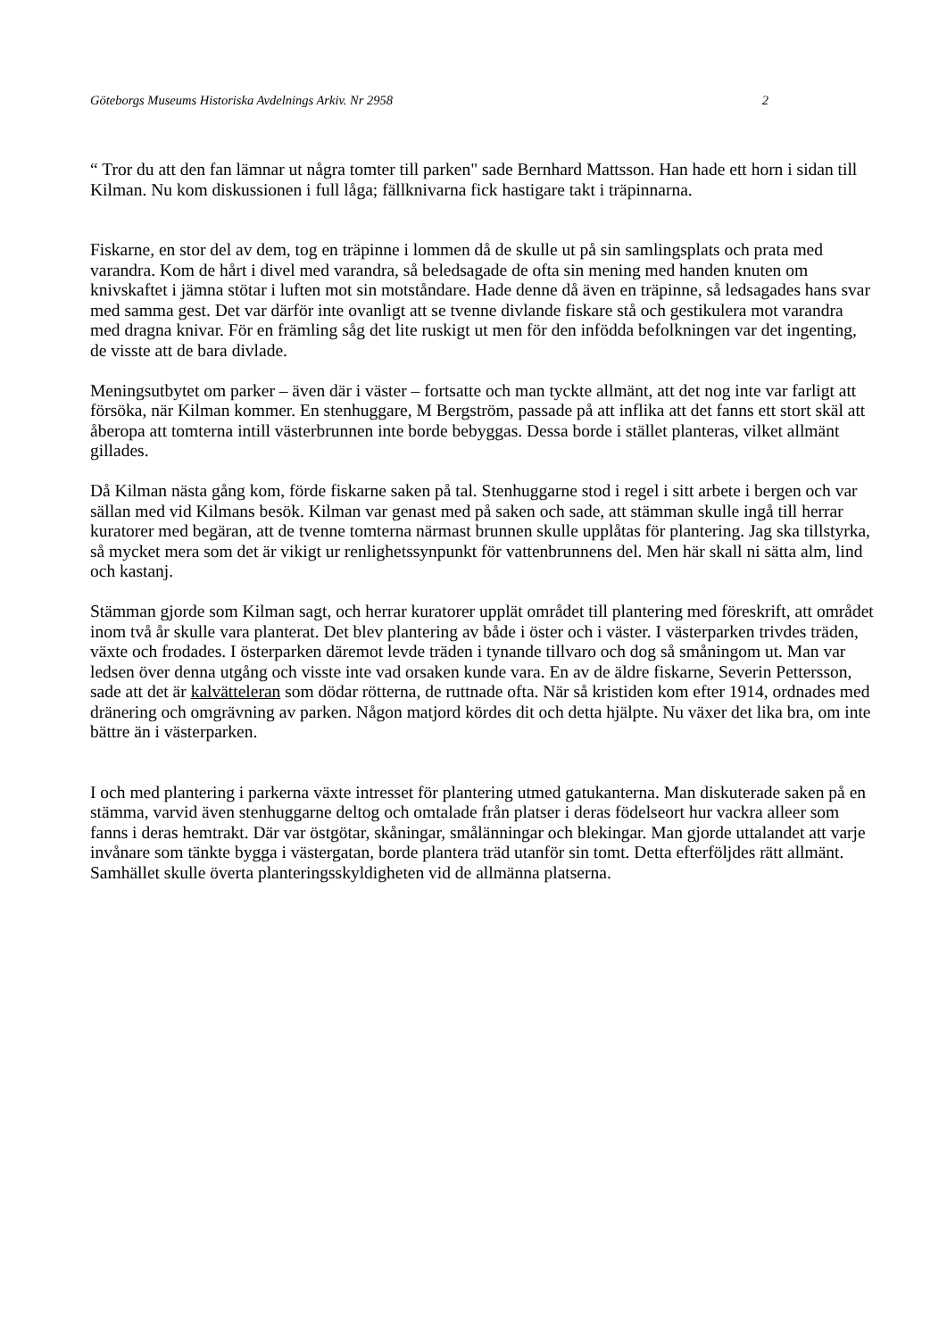Göteborgs Museums Historiska Avdelnings Arkiv. Nr 2958 2
“ Tror du att den fan lämnar ut några tomter till parken" sade Bernhard Mattsson. Han hade ett horn i sidan till Kilman. Nu kom diskussionen i full låga; fällknivarna fick hastigare takt i träpinnarna.
Fiskarne, en stor del av dem, tog en träpinne i lommen då de skulle ut på sin samlingsplats och prata med varandra. Kom de hårt i divel med varandra, så beledsagade de ofta sin mening med handen knuten om knivskaftet i jämna stötar i luften mot sin motståndare. Hade denne då även en träpinne, så ledsagades hans svar med samma gest. Det var därför inte ovanligt att se tvenne divlande fiskare stå och gestikulera mot varandra med dragna knivar. För en främling såg det lite ruskigt ut men för den infödda befolkningen var det ingenting, de visste att de bara divlade.
Meningsutbytet om parker – även där i väster – fortsatte och man tyckte allmänt, att det nog inte var farligt att försöka, när Kilman kommer. En stenhuggare, M Bergström, passade på att inflika att det fanns ett stort skäl att åberopa att tomterna intill västerbrunnen inte borde bebyggas. Dessa borde i stället planteras, vilket allmänt gillades.
Då Kilman nästa gång kom, förde fiskarne saken på tal. Stenhuggarne stod i regel i sitt arbete i bergen och var sällan med vid Kilmans besök. Kilman var genast med på saken och sade, att stämman skulle ingå till herrar kuratorer med begäran, att de tvenne tomterna närmast brunnen skulle upplåtas för plantering. Jag ska tillstyrka, så mycket mera som det är vikigt ur renlighetssynpunkt för vattenbrunnens del. Men här skall ni sätta alm, lind och kastanj.
Stämman gjorde som Kilman sagt, och herrar kuratorer upplät området till plantering med föreskrift, att området inom två år skulle vara planterat. Det blev plantering av både i öster och i väster. I västerparken trivdes träden, växte och frodades. I österparken däremot levde träden i tynande tillvaro och dog så småningom ut. Man var ledsen över denna utgång och visste inte vad orsaken kunde vara. En av de äldre fiskarne, Severin Pettersson, sade att det är kalvätteleran som dödar rötterna, de ruttnade ofta. När så kristiden kom efter 1914, ordnades med dränering och omgrävning av parken. Någon matjord kördes dit och detta hjälpte. Nu växer det lika bra, om inte bättre än i västerparken.
I och med plantering i parkerna växte intresset för plantering utmed gatukanterna. Man diskuterade saken på en stämma, varvid även stenhuggarne deltog och omtalade från platser i deras födelseort hur vackra alleer som fanns i deras hemtrakt. Där var östgötar, skåningar, smålänningar och blekingar. Man gjorde uttalandet att varje invånare som tänkte bygga i västergatan, borde plantera träd utanför sin tomt. Detta efterföljdes rätt allmänt. Samhället skulle överta planteringsskyldigheten vid de allmänna platserna.